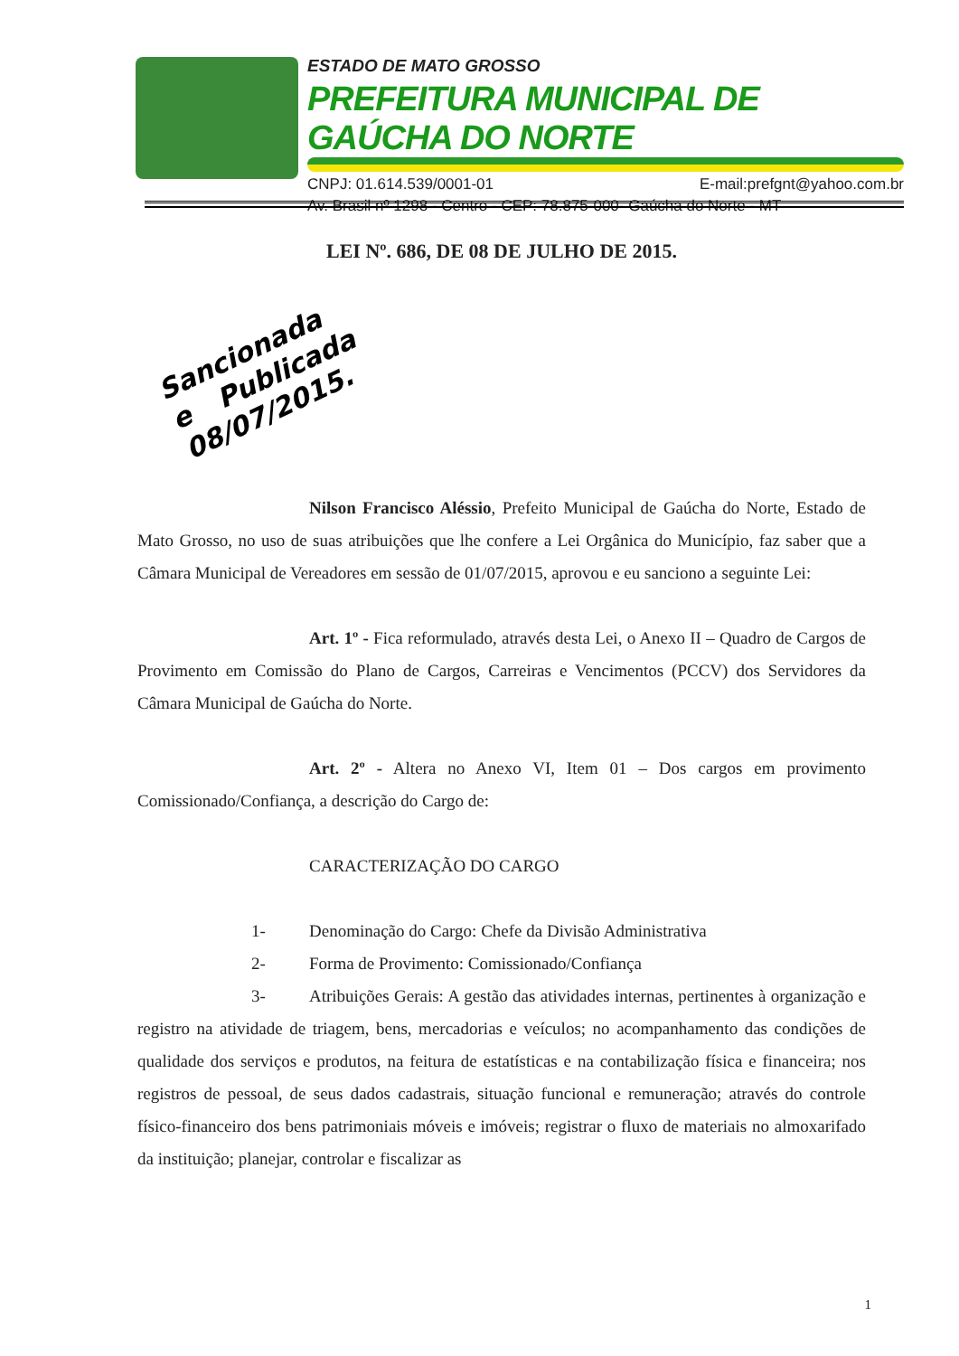ESTADO DE MATO GROSSO
PREFEITURA MUNICIPAL DE GAÚCHA DO NORTE
CNPJ: 01.614.539/0001-01 E-mail:prefgnt@yahoo.com.br
Av. Brasil nº 1298 - Centro - CEP: 78.875-000- Gaúcha do Norte - MT
LEI Nº. 686, DE 08 DE JULHO DE 2015.
Sancionada e Publicada 08/07/2015.
Nilson Francisco Aléssio, Prefeito Municipal de Gaúcha do Norte, Estado de Mato Grosso, no uso de suas atribuições que lhe confere a Lei Orgânica do Município, faz saber que a Câmara Municipal de Vereadores em sessão de 01/07/2015, aprovou e eu sanciono a seguinte Lei:
Art. 1º - Fica reformulado, através desta Lei, o Anexo II – Quadro de Cargos de Provimento em Comissão do Plano de Cargos, Carreiras e Vencimentos (PCCV) dos Servidores da Câmara Municipal de Gaúcha do Norte.
Art. 2º - Altera no Anexo VI, Item 01 – Dos cargos em provimento Comissionado/Confiança, a descrição do Cargo de:
CARACTERIZAÇÃO DO CARGO
1- Denominação do Cargo: Chefe da Divisão Administrativa
2- Forma de Provimento: Comissionado/Confiança
3- Atribuições Gerais: A gestão das atividades internas, pertinentes à organização e registro na atividade de triagem, bens, mercadorias e veículos; no acompanhamento das condições de qualidade dos serviços e produtos, na feitura de estatísticas e na contabilização física e financeira; nos registros de pessoal, de seus dados cadastrais, situação funcional e remuneração; através do controle físico-financeiro dos bens patrimoniais móveis e imóveis; registrar o fluxo de materiais no almoxarifado da instituição; planejar, controlar e fiscalizar as
1